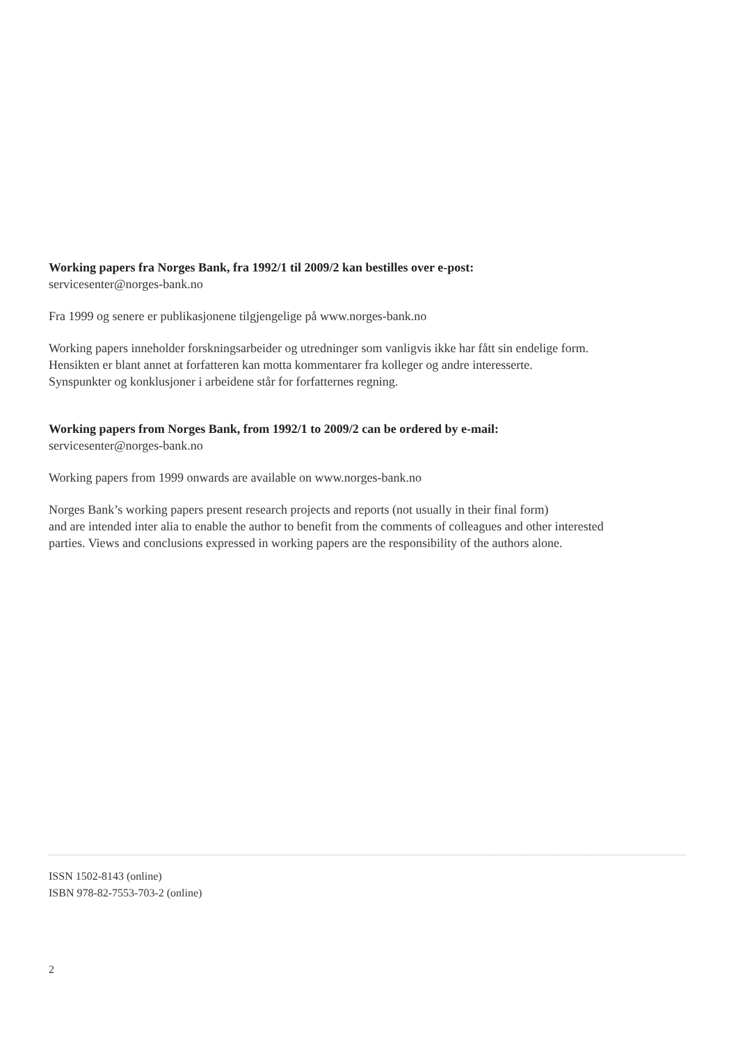Working papers fra Norges Bank, fra 1992/1 til 2009/2 kan bestilles over e-post:
servicesenter@norges-bank.no
Fra 1999 og senere er publikasjonene tilgjengelige på www.norges-bank.no
Working papers inneholder forskningsarbeider og utredninger som vanligvis ikke har fått sin endelige form.
Hensikten er blant annet at forfatteren kan motta kommentarer fra kolleger og andre interesserte.
Synspunkter og konklusjoner i arbeidene står for forfatternes regning.
Working papers from Norges Bank, from 1992/1 to 2009/2 can be ordered by e-mail:
servicesenter@norges-bank.no
Working papers from 1999 onwards are available on www.norges-bank.no
Norges Bank’s working papers present research projects and reports (not usually in their final form)
and are intended inter alia to enable the author to benefit from the comments of colleagues and other interested
parties. Views and conclusions expressed in working papers are the responsibility of the authors alone.
ISSN 1502-8143 (online)
ISBN 978-82-7553-703-2 (online)
2